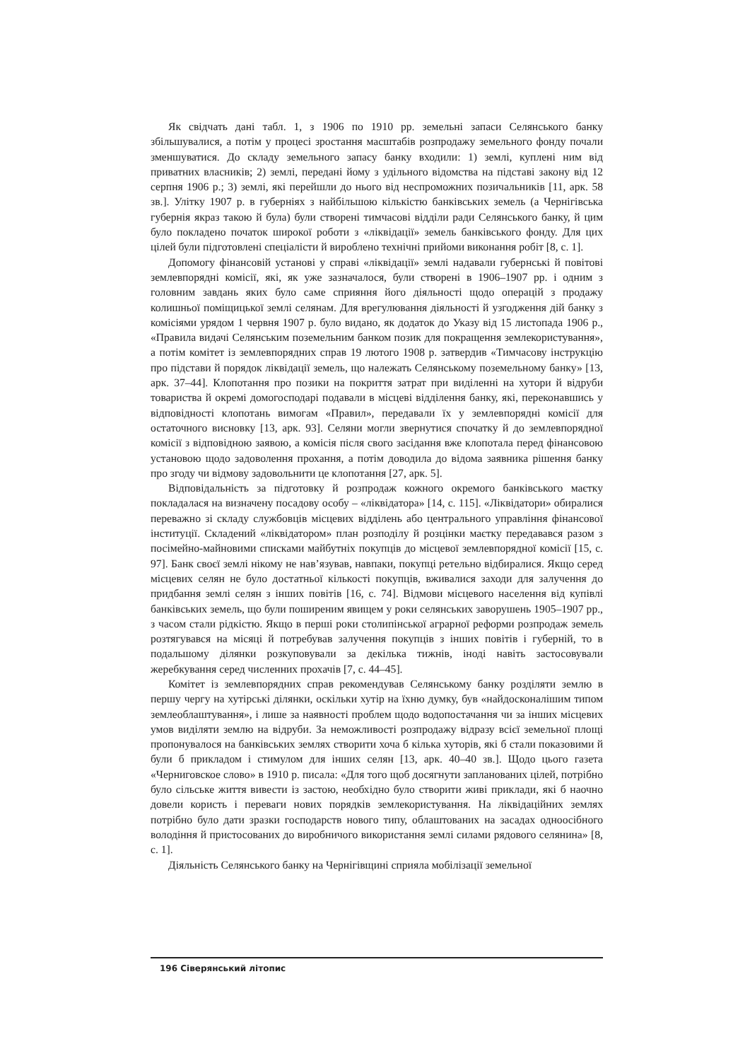Як свідчать дані табл. 1, з 1906 по 1910 рр. земельні запаси Селянського банку збільшувалися, а потім у процесі зростання масштабів розпродажу земельного фонду почали зменшуватися. До складу земельного запасу банку входили: 1) землі, куплені ним від приватних власників; 2) землі, передані йому з удільного відомства на підставі закону від 12 серпня 1906 р.; 3) землі, які перейшли до нього від неспроможних позичальників [11, арк. 58 зв.]. Улітку 1907 р. в губерніях з найбільшою кількістю банківських земель (а Чернігівська губернія якраз такою й була) були створені тимчасові відділи ради Селянського банку, й цим було покладено початок широкої роботи з «ліквідації» земель банківського фонду. Для цих цілей були підготовлені спеціалісти й вироблено технічні прийоми виконання робіт [8, с. 1].
Допомогу фінансовій установі у справі «ліквідації» землі надавали губернські й повітові землевпорядні комісії, які, як уже зазначалося, були створені в 1906–1907 рр. і одним з головним завдань яких було саме сприяння його діяльності щодо операцій з продажу колишньої поміщицької землі селянам. Для врегулювання діяльності й узгодження дій банку з комісіями урядом 1 червня 1907 р. було видано, як додаток до Указу від 15 листопада 1906 р., «Правила видачі Селянським поземельним банком позик для покращення землекористування», а потім комітет із землевпорядних справ 19 лютого 1908 р. затвердив «Тимчасову інструкцію про підстави й порядок ліквідації земель, що належать Селянському поземельному банку» [13, арк. 37–44]. Клопотання про позики на покриття затрат при виділенні на хутори й відруби товариства й окремі домогосподарі подавали в місцеві відділення банку, які, переконавшись у відповідності клопотань вимогам «Правил», передавали їх у землевпорядні комісії для остаточного висновку [13, арк. 93]. Селяни могли звернутися спочатку й до землевпорядної комісії з відповідною заявою, а комісія після свого засідання вже клопотала перед фінансовою установою щодо задоволення прохання, а потім доводила до відома заявника рішення банку про згоду чи відмову задовольнити це клопотання [27, арк. 5].
Відповідальність за підготовку й розпродаж кожного окремого банківського маєтку покладалася на визначену посадову особу – «ліквідатора» [14, с. 115]. «Ліквідатори» обиралися переважно зі складу службовців місцевих відділень або центрального управління фінансової інституції. Складений «ліквідатором» план розподілу й розцінки маєтку передавався разом з посімейно-майновими списками майбутніх покупців до місцевої землевпорядної комісії [15, с. 97]. Банк своєї землі нікому не нав’язував, навпаки, покупці ретельно відбиралися. Якщо серед місцевих селян не було достатньої кількості покупців, вживалися заходи для залучення до придбання землі селян з інших повітів [16, с. 74]. Відмови місцевого населення від купівлі банківських земель, що були поширеним явищем у роки селянських заворушень 1905–1907 рр., з часом стали рідкістю. Якщо в перші роки столипінської аграрної реформи розпродаж земель розтягувався на місяці й потребував залучення покупців з інших повітів і губерній, то в подальшому ділянки розкуповували за декілька тижнів, іноді навіть застосовували жеребкування серед численних прохачів [7, с. 44–45].
Комітет із землевпорядних справ рекомендував Селянському банку розділяти землю в першу чергу на хутірські ділянки, оскільки хутір на їхню думку, був «найдосконалішим типом землеоблаштування», і лише за наявності проблем щодо водопостачання чи за інших місцевих умов виділяти землю на відруби. За неможливості розпродажу відразу всієї земельної площі пропонувалося на банківських землях створити хоча б кілька хуторів, які б стали показовими й були б прикладом і стимулом для інших селян [13, арк. 40–40 зв.]. Щодо цього газета «Черниговское слово» в 1910 р. писала: «Для того щоб досягнути запланованих цілей, потрібно було сільське життя вивести із застою, необхідно було створити живі приклади, які б наочно довели користь і переваги нових порядків землекористування. На ліквідаційних землях потрібно було дати зразки господарств нового типу, облаштованих на засадах одноосібного володіння й пристосованих до виробничого використання землі силами рядового селянина» [8, с. 1].
Діяльність Селянського банку на Чернігівщині сприяла мобілізації земельної
196 Сіверянський літопис